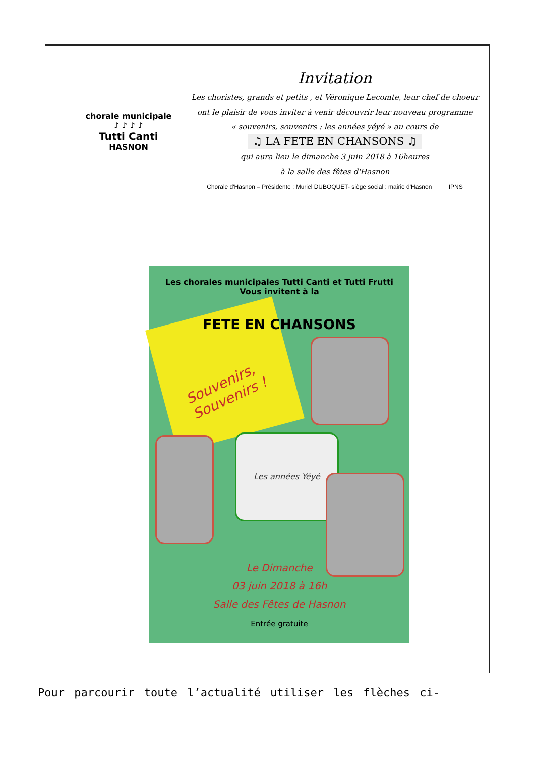chorale municipale
♪ ♪ ♪ ♪
Tutti Canti
HASNON
Invitation
Les choristes, grands et petits , et Véronique Lecomte, leur chef de choeur
ont le plaisir de vous inviter à venir découvrir leur nouveau programme
« souvenirs, souvenirs : les années yéyé » au cours de
♫ LA FETE EN CHANSONS ♫
qui aura lieu le dimanche 3 juin 2018 à 16heures
à la salle des fêtes d'Hasnon
Chorale d'Hasnon – Présidente : Muriel DUBOQUET- siège social : mairie d'Hasnon IPNS
Les chorales municipales Tutti Canti et Tutti Frutti
Vous invitent à la
FETE EN CHANSONS
Souvenirs,
Souvenirs !
Les années Yéyé
Le Dimanche
03 juin 2018 à 16h
Salle des Fêtes de Hasnon
Entrée gratuite
Pour parcourir toute l’actualité utiliser les flèches ci-